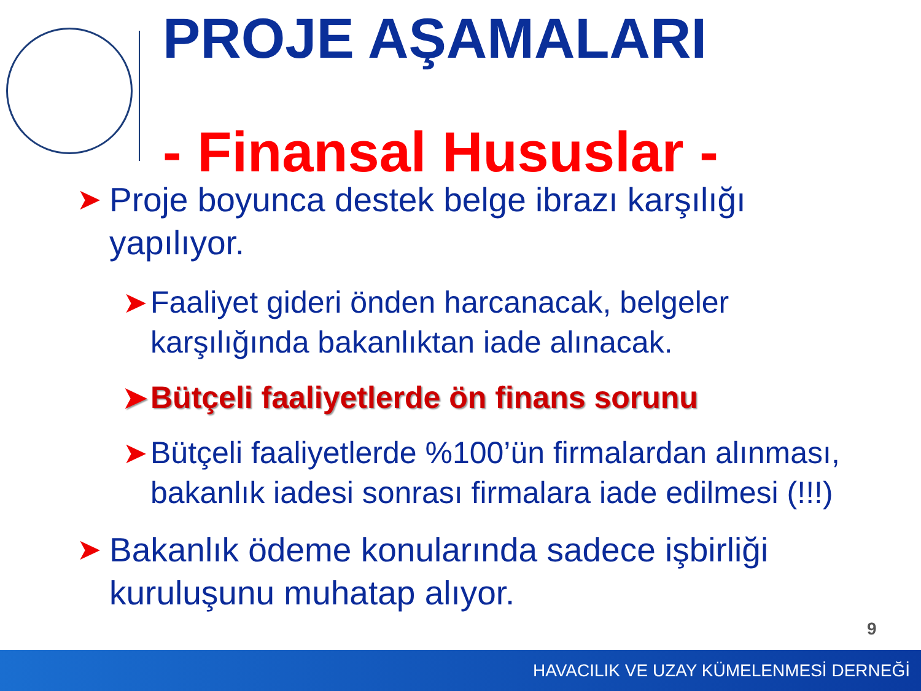PROJE AŞAMALARI
- Finansal Hususlar -
➤ Proje boyunca destek belge ibrazı karşılığı yapılıyor.
➤ Faaliyet gideri önden harcanacak, belgeler karşılığında bakanlıktan iade alınacak.
➤ Bütçeli faaliyetlerde ön finans sorunu
➤ Bütçeli faaliyetlerde %100’ün firmalardan alınması, bakanlık iadesi sonrası firmalara iade edilmesi (!!!)
➤ Bakanlık ödeme konularında sadece işbirliği kuruluşunu muhatap alıyor.
9
HAVACILIK VE UZAY KÜMELENMESİ DERNEĞİ